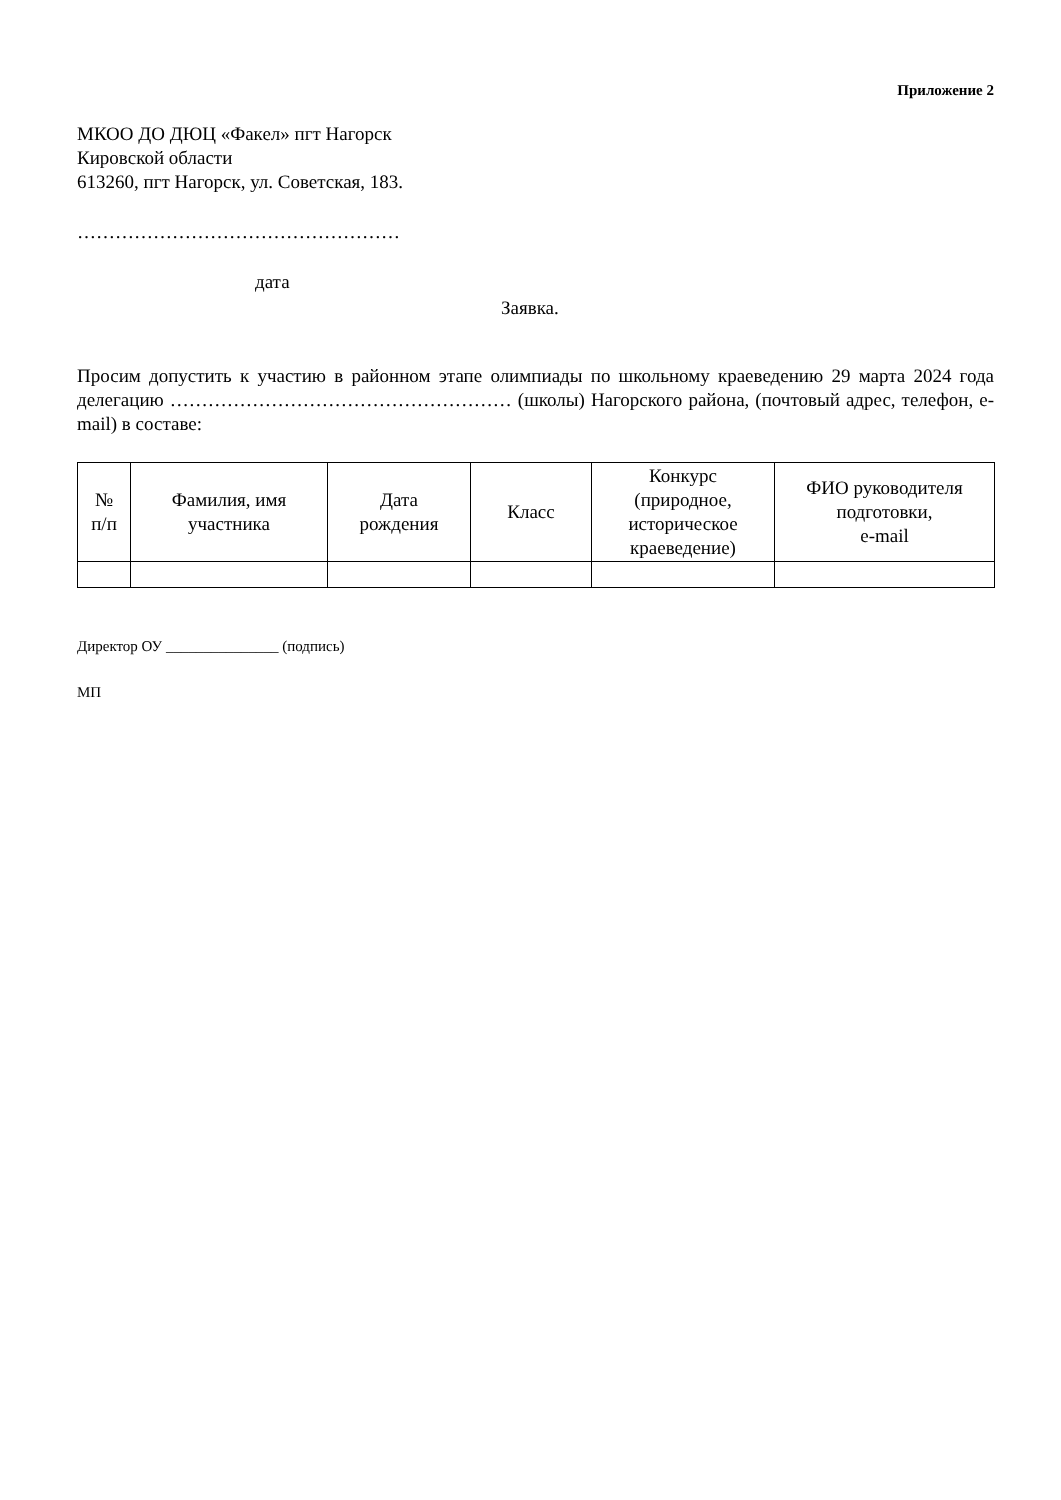Приложение 2
МКОО ДО ДЮЦ «Факел» пгт Нагорск
Кировской области
613260, пгт Нагорск, ул. Советская, 183.
……………………………………………
дата
Заявка.
Просим допустить к участию в районном этапе олимпиады по школьному краеведению 29 марта 2024 года делегацию ……………………………………………… (школы) Нагорского района, (почтовый адрес, телефон, e-mail) в составе:
| № п/п | Фамилия, имя участника | Дата рождения | Класс | Конкурс (природное, историческое краеведение) | ФИО руководителя подготовки, e-mail |
| --- | --- | --- | --- | --- | --- |
Директор ОУ _______________ (подпись)
МП